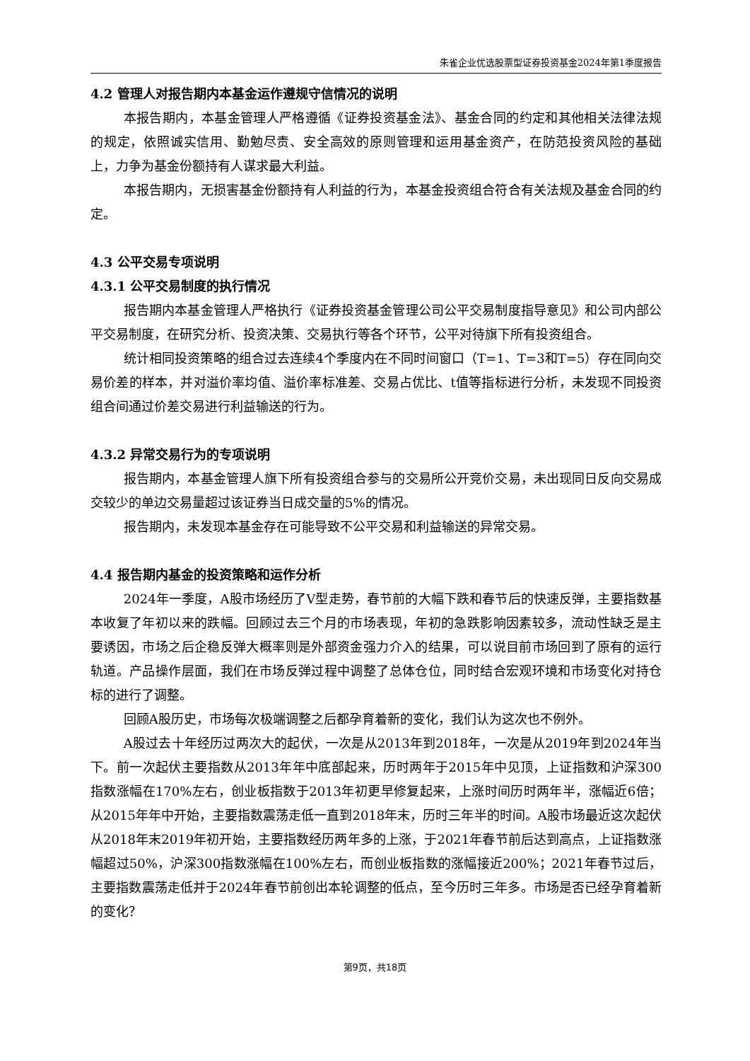朱雀企业优选股票型证券投资基金2024年第1季度报告
4.2 管理人对报告期内本基金运作遵规守信情况的说明
本报告期内，本基金管理人严格遵循《证券投资基金法》、基金合同的约定和其他相关法律法规的规定，依照诚实信用、勤勉尽责、安全高效的原则管理和运用基金资产，在防范投资风险的基础上，力争为基金份额持有人谋求最大利益。
本报告期内，无损害基金份额持有人利益的行为，本基金投资组合符合有关法规及基金合同的约定。
4.3 公平交易专项说明
4.3.1 公平交易制度的执行情况
报告期内本基金管理人严格执行《证券投资基金管理公司公平交易制度指导意见》和公司内部公平交易制度，在研究分析、投资决策、交易执行等各个环节，公平对待旗下所有投资组合。
统计相同投资策略的组合过去连续4个季度内在不同时间窗口（T=1、T=3和T=5）存在同向交易价差的样本，并对溢价率均值、溢价率标准差、交易占优比、t值等指标进行分析，未发现不同投资组合间通过价差交易进行利益输送的行为。
4.3.2 异常交易行为的专项说明
报告期内，本基金管理人旗下所有投资组合参与的交易所公开竞价交易，未出现同日反向交易成交较少的单边交易量超过该证券当日成交量的5%的情况。
报告期内，未发现本基金存在可能导致不公平交易和利益输送的异常交易。
4.4 报告期内基金的投资策略和运作分析
2024年一季度，A股市场经历了V型走势，春节前的大幅下跌和春节后的快速反弹，主要指数基本收复了年初以来的跌幅。回顾过去三个月的市场表现，年初的急跌影响因素较多，流动性缺乏是主要诱因，市场之后企稳反弹大概率则是外部资金强力介入的结果，可以说目前市场回到了原有的运行轨道。产品操作层面，我们在市场反弹过程中调整了总体仓位，同时结合宏观环境和市场变化对持仓标的进行了调整。
回顾A股历史，市场每次极端调整之后都孕育着新的变化，我们认为这次也不例外。
A股过去十年经历过两次大的起伏，一次是从2013年到2018年，一次是从2019年到2024年当下。前一次起伏主要指数从2013年年中底部起来，历时两年于2015年中见顶，上证指数和沪深300指数涨幅在170%左右，创业板指数于2013年初更早修复起来，上涨时间历时两年半，涨幅近6倍；从2015年年中开始，主要指数震荡走低一直到2018年末，历时三年半的时间。A股市场最近这次起伏从2018年末2019年初开始，主要指数经历两年多的上涨，于2021年春节前后达到高点，上证指数涨幅超过50%，沪深300指数涨幅在100%左右，而创业板指数的涨幅接近200%；2021年春节过后，主要指数震荡走低并于2024年春节前创出本轮调整的低点，至今历时三年多。市场是否已经孕育着新的变化？
第9页，共18页